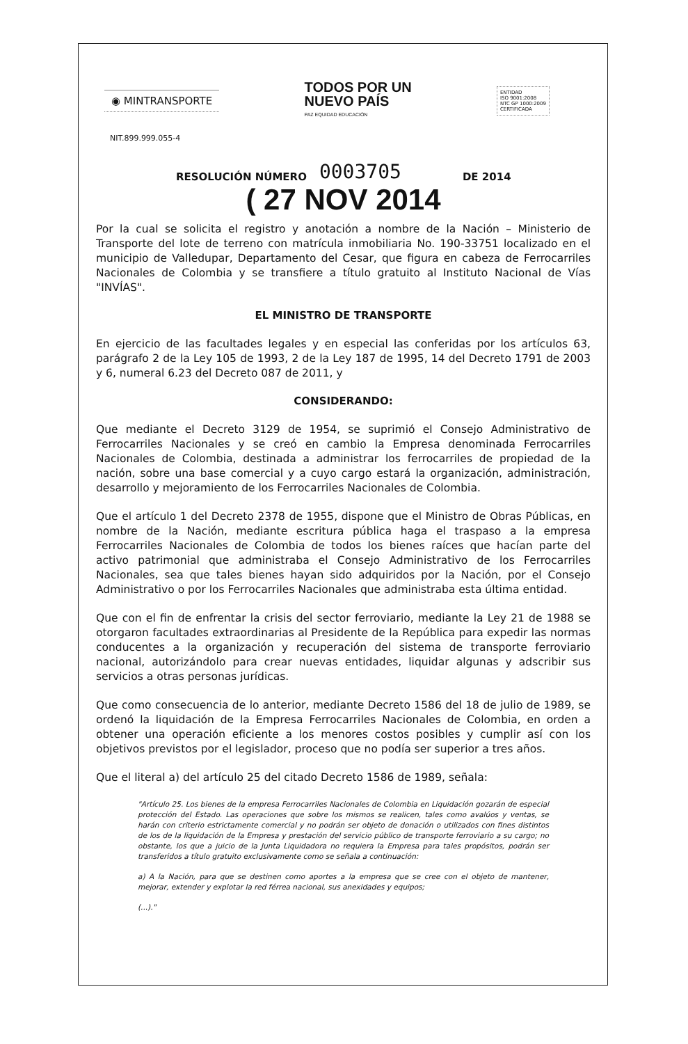◉ MINTRANSPORTE
TODOS POR UN
NUEVO PAÍS
PAZ EQUIDAD EDUCACIÓN
ENTIDAD
ISO 9001:2008
NTC GP 1000:2009
CERTIFICADA
NIT.899.999.055-4
RESOLUCIÓN NÚMERO 0003705 DE 2014
( 27 NOV 2014
Por la cual se solicita el registro y anotación a nombre de la Nación – Ministerio de Transporte del lote de terreno con matrícula inmobiliaria No. 190-33751 localizado en el municipio de Valledupar, Departamento del Cesar, que figura en cabeza de Ferrocarriles Nacionales de Colombia y se transfiere a título gratuito al Instituto Nacional de Vías "INVÍAS".
EL MINISTRO DE TRANSPORTE
En ejercicio de las facultades legales y en especial las conferidas por los artículos 63, parágrafo 2 de la Ley 105 de 1993, 2 de la Ley 187 de 1995, 14 del Decreto 1791 de 2003 y 6, numeral 6.23 del Decreto 087 de 2011, y
CONSIDERANDO:
Que mediante el Decreto 3129 de 1954, se suprimió el Consejo Administrativo de Ferrocarriles Nacionales y se creó en cambio la Empresa denominada Ferrocarriles Nacionales de Colombia, destinada a administrar los ferrocarriles de propiedad de la nación, sobre una base comercial y a cuyo cargo estará la organización, administración, desarrollo y mejoramiento de los Ferrocarriles Nacionales de Colombia.
Que el artículo 1 del Decreto 2378 de 1955, dispone que el Ministro de Obras Públicas, en nombre de la Nación, mediante escritura pública haga el traspaso a la empresa Ferrocarriles Nacionales de Colombia de todos los bienes raíces que hacían parte del activo patrimonial que administraba el Consejo Administrativo de los Ferrocarriles Nacionales, sea que tales bienes hayan sido adquiridos por la Nación, por el Consejo Administrativo o por los Ferrocarriles Nacionales que administraba esta última entidad.
Que con el fin de enfrentar la crisis del sector ferroviario, mediante la Ley 21 de 1988 se otorgaron facultades extraordinarias al Presidente de la República para expedir las normas conducentes a la organización y recuperación del sistema de transporte ferroviario nacional, autorizándolo para crear nuevas entidades, liquidar algunas y adscribir sus servicios a otras personas jurídicas.
Que como consecuencia de lo anterior, mediante Decreto 1586 del 18 de julio de 1989, se ordenó la liquidación de la Empresa Ferrocarriles Nacionales de Colombia, en orden a obtener una operación eficiente a los menores costos posibles y cumplir así con los objetivos previstos por el legislador, proceso que no podía ser superior a tres años.
Que el literal a) del artículo 25 del citado Decreto 1586 de 1989, señala:
"Artículo 25. Los bienes de la empresa Ferrocarriles Nacionales de Colombia en Liquidación gozarán de especial protección del Estado. Las operaciones que sobre los mismos se realicen, tales como avalúos y ventas, se harán con criterio estrictamente comercial y no podrán ser objeto de donación o utilizados con fines distintos de los de la liquidación de la Empresa y prestación del servicio público de transporte ferroviario a su cargo; no obstante, los que a juicio de la Junta Liquidadora no requiera la Empresa para tales propósitos, podrán ser transferidos a título gratuito exclusivamente como se señala a continuación:
a) A la Nación, para que se destinen como aportes a la empresa que se cree con el objeto de mantener, mejorar, extender y explotar la red férrea nacional, sus anexidades y equipos;
(...)."